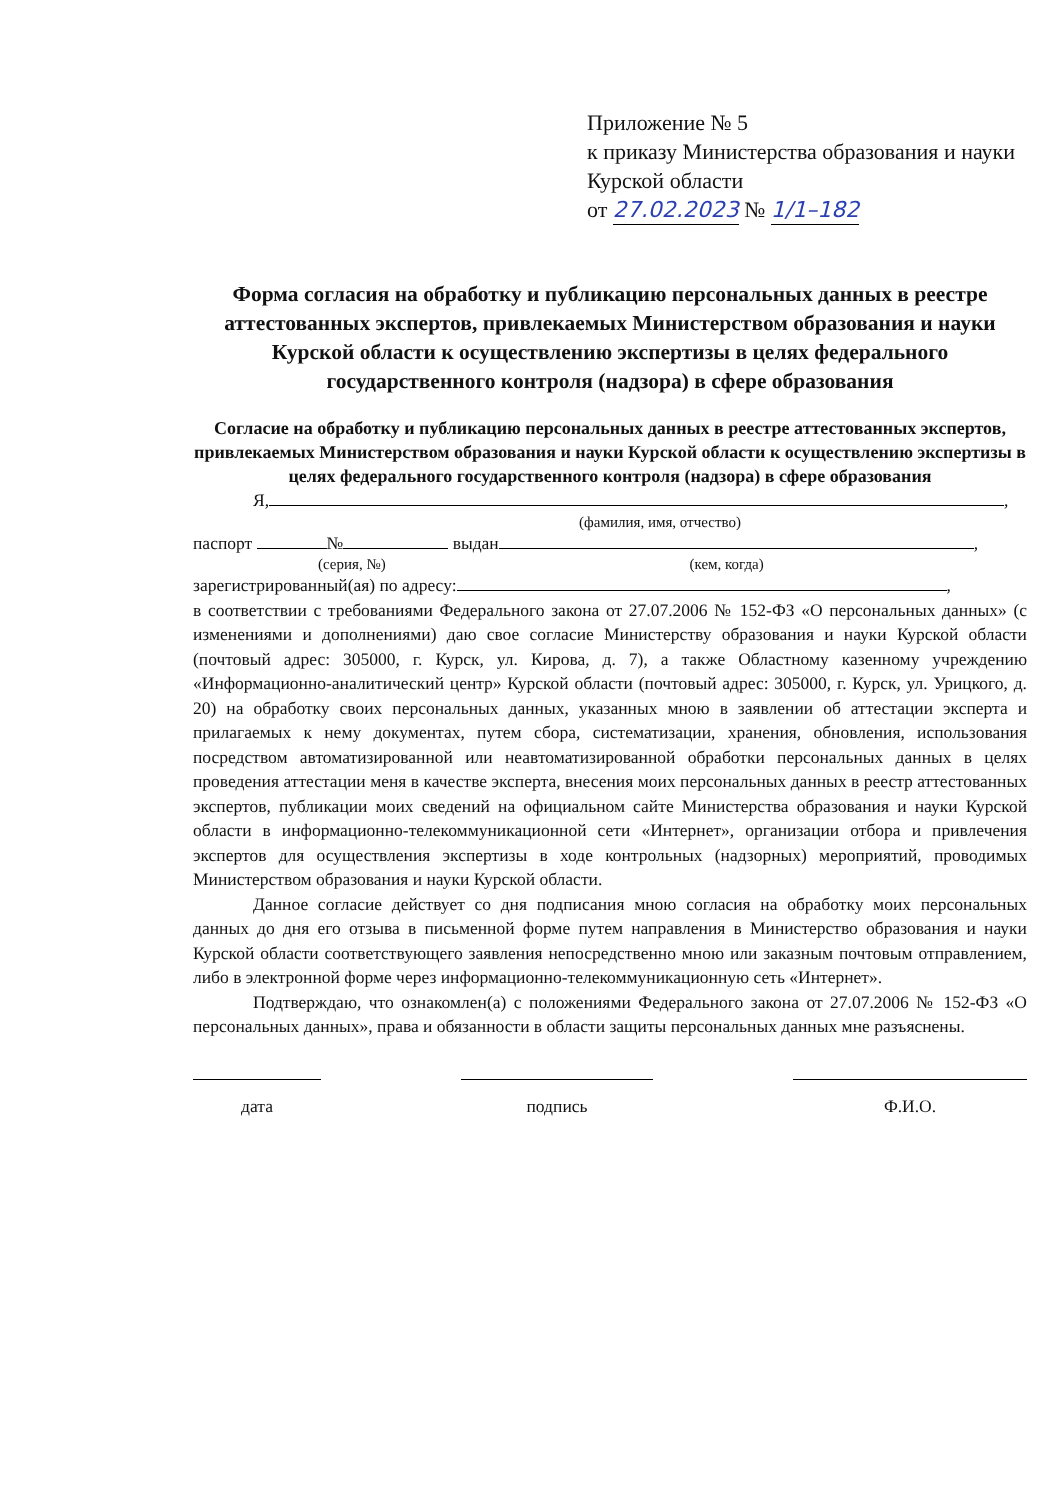Приложение № 5
к приказу Министерства образования и науки Курской области
от 27.02.2023 № 1/1–182
Форма согласия на обработку и публикацию персональных данных в реестре аттестованных экспертов, привлекаемых Министерством образования и науки Курской области к осуществлению экспертизы в целях федерального государственного контроля (надзора) в сфере образования
Согласие на обработку и публикацию персональных данных в реестре аттестованных экспертов, привлекаемых Министерством образования и науки Курской области к осуществлению экспертизы в целях федерального государственного контроля (надзора) в сфере образования
Я, ,
(фамилия, имя, отчество)
паспорт № выдан ,
(серия, №) (кем, когда)
зарегистрированный(ая) по адресу: ,
в соответствии с требованиями Федерального закона от 27.07.2006 № 152-ФЗ «О персональных данных» (с изменениями и дополнениями) даю свое согласие Министерству образования и науки Курской области (почтовый адрес: 305000, г. Курск, ул. Кирова, д. 7), а также Областному казенному учреждению «Информационно-аналитический центр» Курской области (почтовый адрес: 305000, г. Курск, ул. Урицкого, д. 20) на обработку своих персональных данных, указанных мною в заявлении об аттестации эксперта и прилагаемых к нему документах, путем сбора, систематизации, хранения, обновления, использования посредством автоматизированной или неавтоматизированной обработки персональных данных в целях проведения аттестации меня в качестве эксперта, внесения моих персональных данных в реестр аттестованных экспертов, публикации моих сведений на официальном сайте Министерства образования и науки Курской области в информационно-телекоммуникационной сети «Интернет», организации отбора и привлечения экспертов для осуществления экспертизы в ходе контрольных (надзорных) мероприятий, проводимых Министерством образования и науки Курской области.
Данное согласие действует со дня подписания мною согласия на обработку моих персональных данных до дня его отзыва в письменной форме путем направления в Министерство образования и науки Курской области соответствующего заявления непосредственно мною или заказным почтовым отправлением, либо в электронной форме через информационно-телекоммуникационную сеть «Интернет».
Подтверждаю, что ознакомлен(а) с положениями Федерального закона от 27.07.2006 № 152-ФЗ «О персональных данных», права и обязанности в области защиты персональных данных мне разъяснены.
дата подпись Ф.И.О.